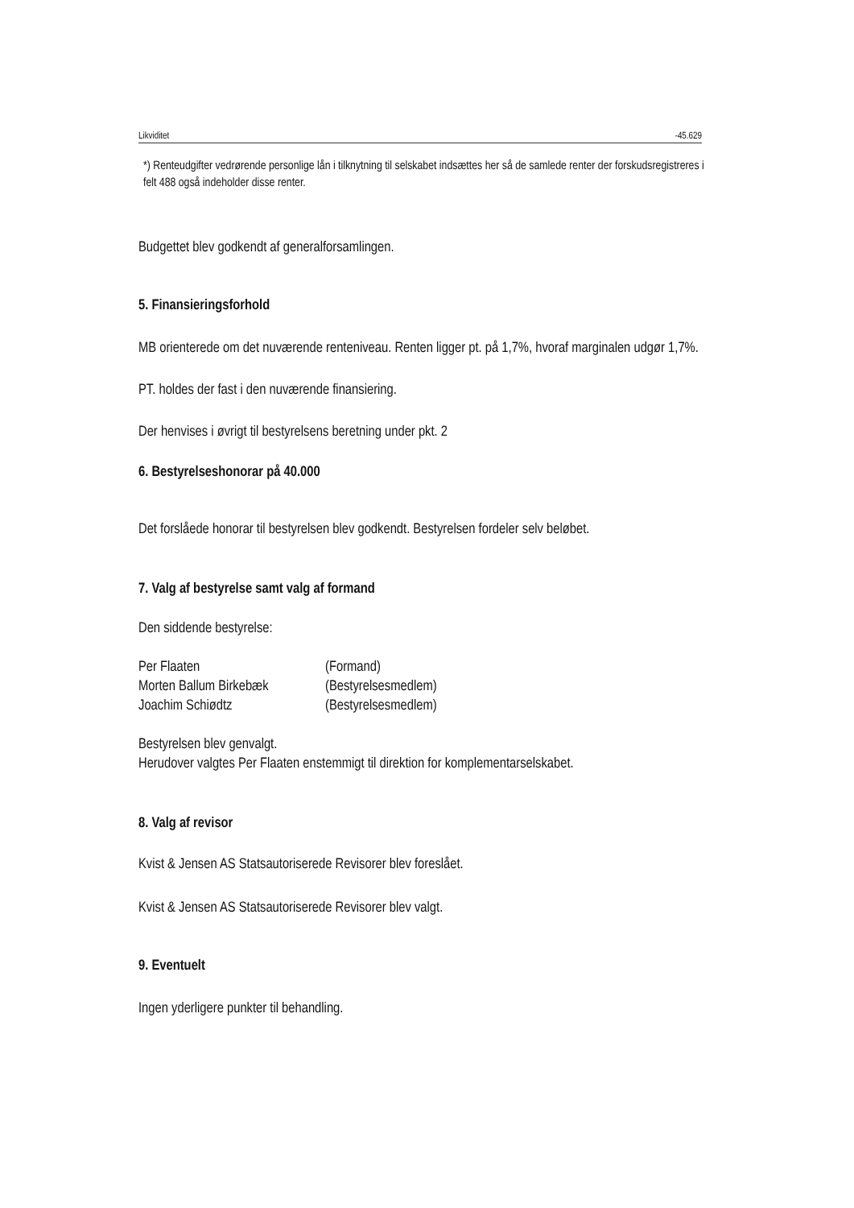Likviditet -45.629
*) Renteudgifter vedrørende personlige lån i tilknytning til selskabet indsættes her så de samlede renter der forskudsregistreres i felt 488 også indeholder disse renter.
Budgettet blev godkendt af generalforsamlingen.
5. Finansieringsforhold
MB orienterede om det nuværende renteniveau. Renten ligger pt. på 1,7%, hvoraf marginalen udgør 1,7%.
PT. holdes der fast i den nuværende finansiering.
Der henvises i øvrigt til bestyrelsens beretning under pkt. 2
6. Bestyrelseshonorar på 40.000
Det forslåede honorar til bestyrelsen blev godkendt. Bestyrelsen fordeler selv beløbet.
7. Valg af bestyrelse samt valg af formand
Den siddende bestyrelse:
| Per Flaaten | (Formand) |
| Morten Ballum Birkebæk | (Bestyrelsesmedlem) |
| Joachim Schiødtz | (Bestyrelsesmedlem) |
Bestyrelsen blev genvalgt.
Herudover valgtes Per Flaaten enstemmigt til direktion for komplementarselskabet.
8. Valg af revisor
Kvist & Jensen AS Statsautoriserede Revisorer blev foreslået.
Kvist & Jensen AS Statsautoriserede Revisorer blev valgt.
9. Eventuelt
Ingen yderligere punkter til behandling.